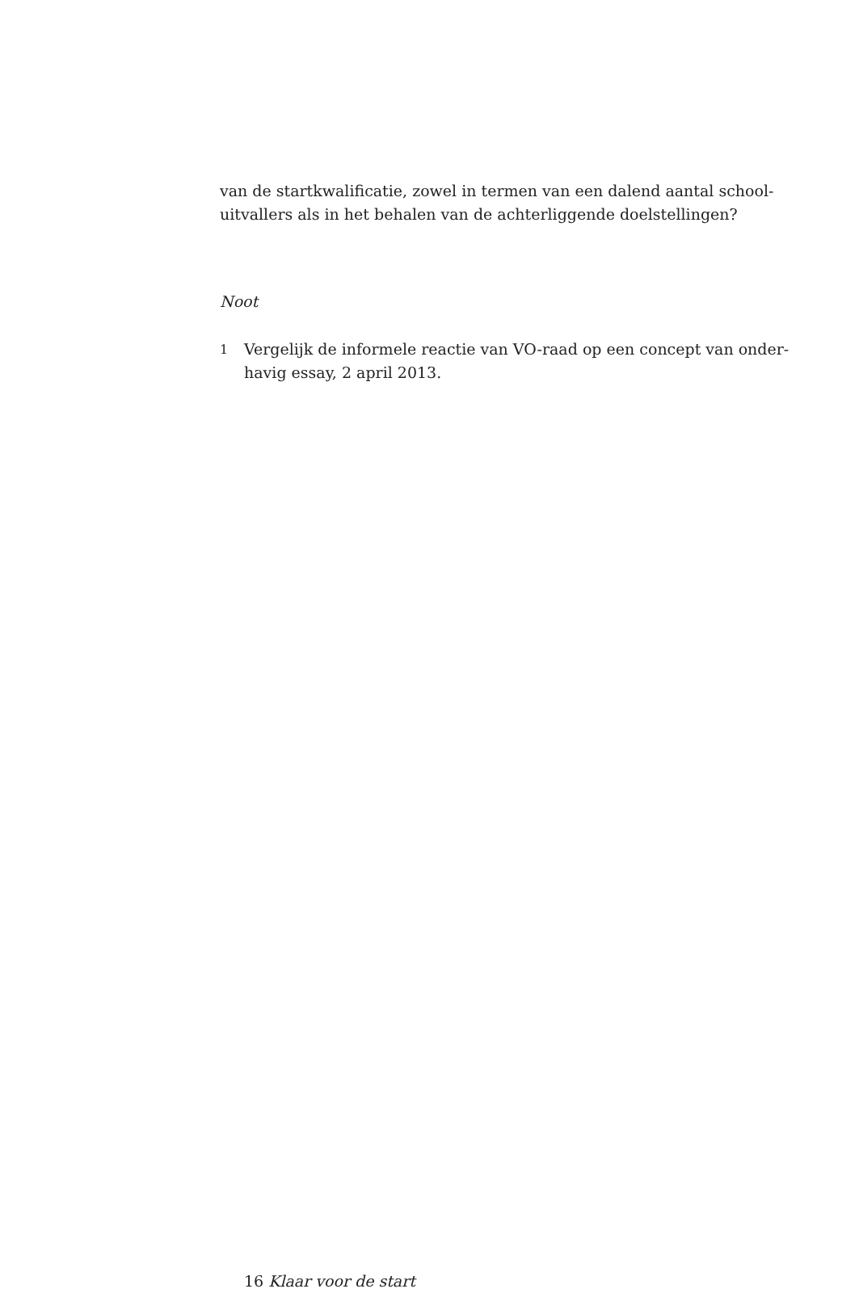van de startkwalificatie, zowel in termen van een dalend aantal school-
uitvallers als in het behalen van de achterliggende doelstellingen?
Noot
1 Vergelijk de informele reactie van VO-raad op een concept van onder-
havig essay, 2 april 2013.
16 Klaar voor de start